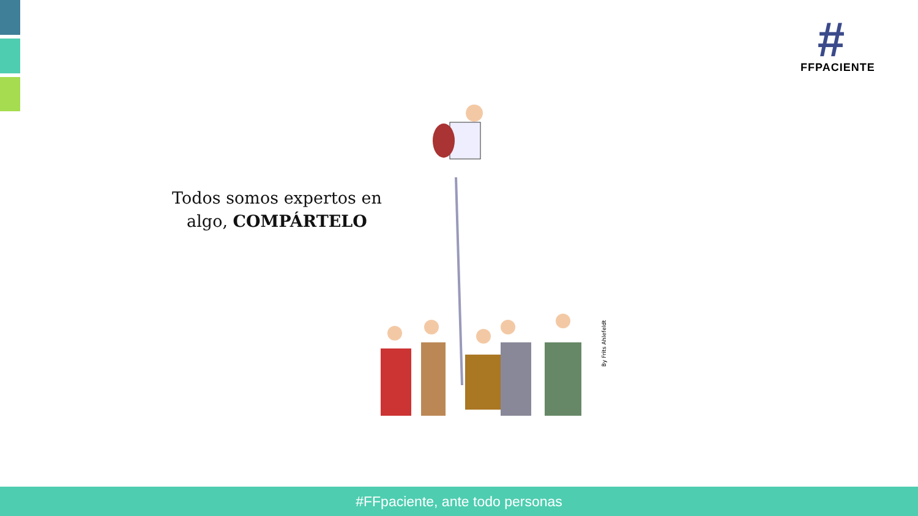#
FFPACIENTE
Todos somos expertos en algo, COMPÁRTELO
By Frits Ahlefeldt
#FFpaciente, ante todo personas